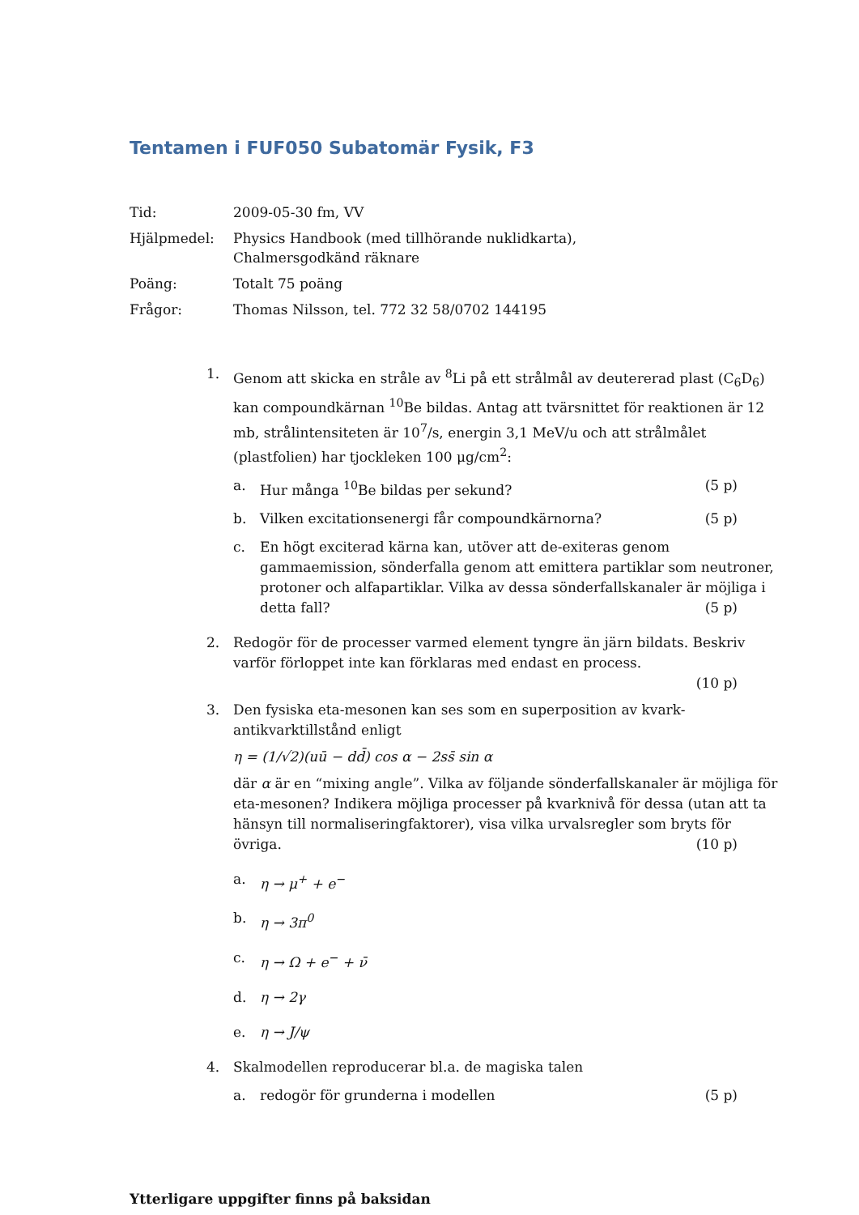Tentamen i FUF050 Subatomär Fysik, F3
Tid:
2009-05-30 fm, VV
Hjälpmedel:
Physics Handbook (med tillhörande nuklidkarta),
Chalmersgodkänd räknare
Poäng:
Totalt 75 poäng
Frågor:
Thomas Nilsson, tel. 772 32 58/0702 144195
1. Genom att skicka en stråle av <sup>8</sup>Li på ett strålmål av deutererad plast (C<sub>6</sub>D<sub>6</sub>) kan compoundkärnan <sup>10</sup>Be bildas. Antag att tvärsnittet för reaktionen är 12 mb, strålintensiteten är 10<sup>7</sup>/s, energin 3,1 MeV/u och att strålmålet (plastfolien) har tjockleken 100 μg/cm<sup>2</sup>:
a. Hur många <sup>10</sup>Be bildas per sekund? (5 p)
b. Vilken excitationsenergi får compoundkärnorna? (5 p)
c. En högt exciterad kärna kan, utöver att de-exiteras genom gammaemission, sönderfalla genom att emittera partiklar som neutroner, protoner och alfapartiklar. Vilka av dessa sönderfallskanaler är möjliga i detta fall? (5 p)
2. Redogör för de processer varmed element tyngre än järn bildats. Beskriv varför förloppet inte kan förklaras med endast en process.
(10 p)
3. Den fysiska eta-mesonen kan ses som en superposition av kvark-antikvarktillstånd enligt
η = (1/√2)(uū − dd̄) cos α − 2ss̄ sin α
där α är en “mixing angle”. Vilka av följande sönderfallskanaler är möjliga för eta-mesonen? Indikera möjliga processer på kvarknivå för dessa (utan att ta hänsyn till normaliseringfaktorer), visa vilka urvalsregler som bryts för övriga. (10 p)
a. η → μ<sup>+</sup> + e<sup>−</sup>
b. η → 3π<sup>0</sup>
c. η → Ω + e<sup>−</sup> + ν̄
d. η → 2γ
e. η → J/ψ
4. Skalmodellen reproducerar bl.a. de magiska talen
a. redogör för grunderna i modellen (5 p)
Ytterligare uppgifter finns på baksidan